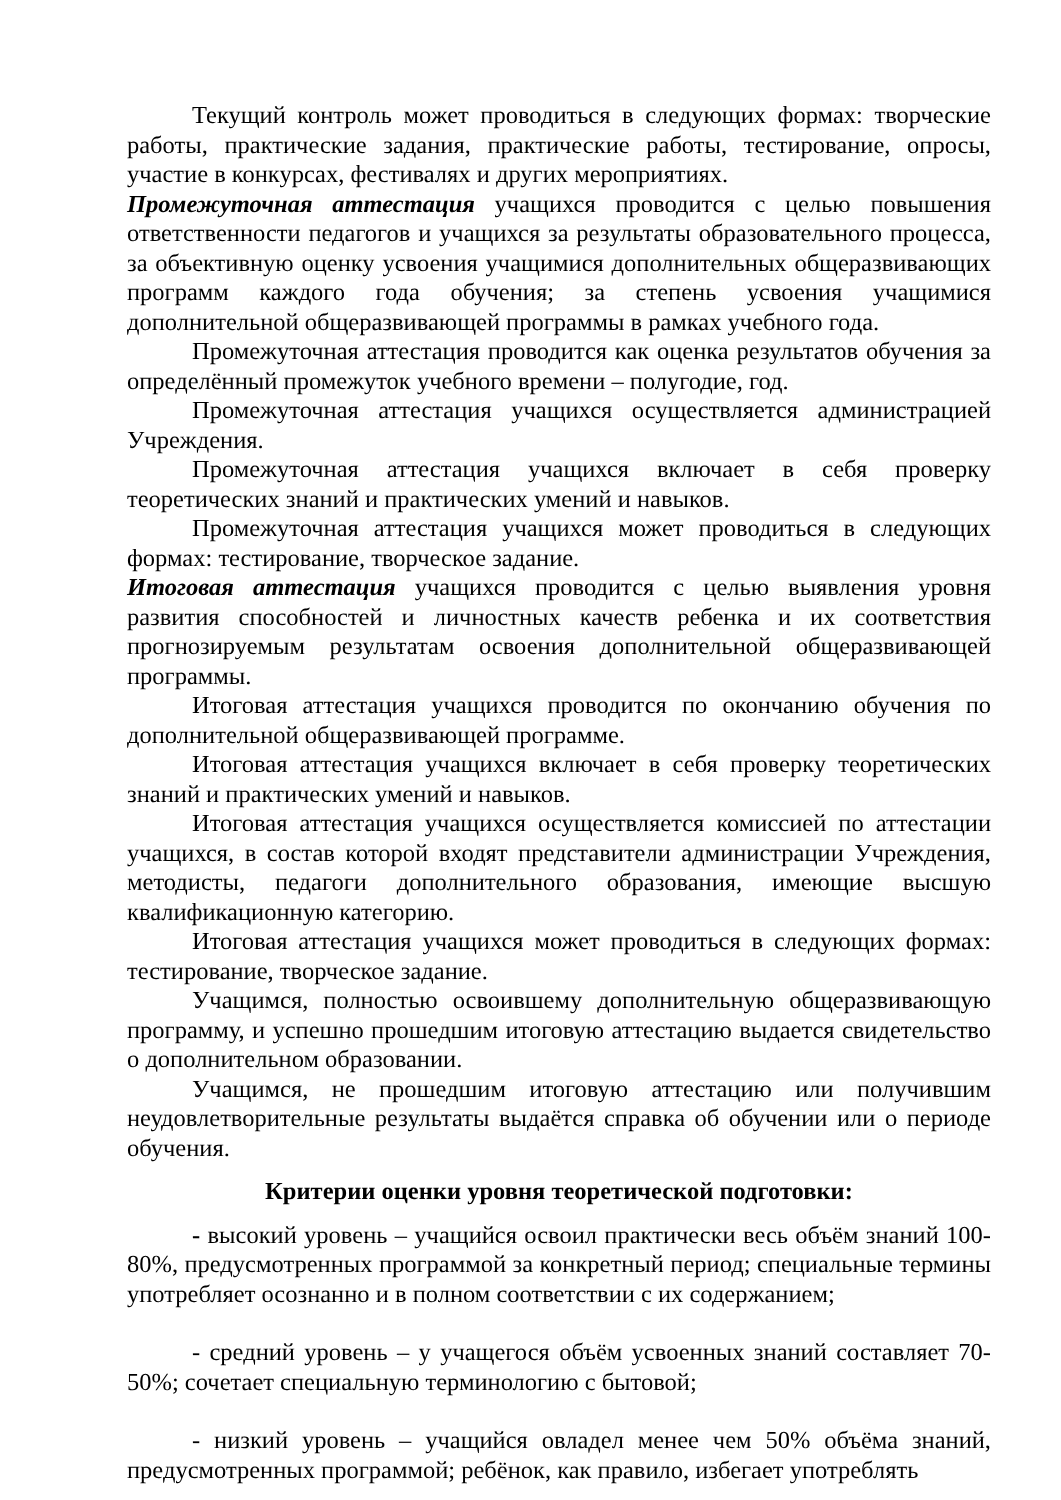Текущий контроль может проводиться в следующих формах: творческие работы, практические задания, практические работы, тестирование, опросы, участие в конкурсах, фестивалях и других мероприятиях.
Промежуточная аттестация учащихся проводится с целью повышения ответственности педагогов и учащихся за результаты образовательного процесса, за объективную оценку усвоения учащимися дополнительных общеразвивающих программ каждого года обучения; за степень усвоения учащимися дополнительной общеразвивающей программы в рамках учебного года.
Промежуточная аттестация проводится как оценка результатов обучения за определённый промежуток учебного времени – полугодие, год.
Промежуточная аттестация учащихся осуществляется администрацией Учреждения.
Промежуточная аттестация учащихся включает в себя проверку теоретических знаний и практических умений и навыков.
Промежуточная аттестация учащихся может проводиться в следующих формах: тестирование, творческое задание.
Итоговая аттестация учащихся проводится с целью выявления уровня развития способностей и личностных качеств ребенка и их соответствия прогнозируемым результатам освоения дополнительной общеразвивающей программы.
Итоговая аттестация учащихся проводится по окончанию обучения по дополнительной общеразвивающей программе.
Итоговая аттестация учащихся включает в себя проверку теоретических знаний и практических умений и навыков.
Итоговая аттестация учащихся осуществляется комиссией по аттестации учащихся, в состав которой входят представители администрации Учреждения, методисты, педагоги дополнительного образования, имеющие высшую квалификационную категорию.
Итоговая аттестация учащихся может проводиться в следующих формах: тестирование, творческое задание.
Учащимся, полностью освоившему дополнительную общеразвивающую программу, и успешно прошедшим итоговую аттестацию выдается свидетельство о дополнительном образовании.
Учащимся, не прошедшим итоговую аттестацию или получившим неудовлетворительные результаты выдаётся справка об обучении или о периоде обучения.
Критерии оценки уровня теоретической подготовки:
- высокий уровень – учащийся освоил практически весь объём знаний 100-80%, предусмотренных программой за конкретный период; специальные термины употребляет осознанно и в полном соответствии с их содержанием;
- средний уровень – у учащегося объём усвоенных знаний составляет 70-50%; сочетает специальную терминологию с бытовой;
- низкий уровень – учащийся овладел менее чем 50% объёма знаний, предусмотренных программой; ребёнок, как правило, избегает употреблять